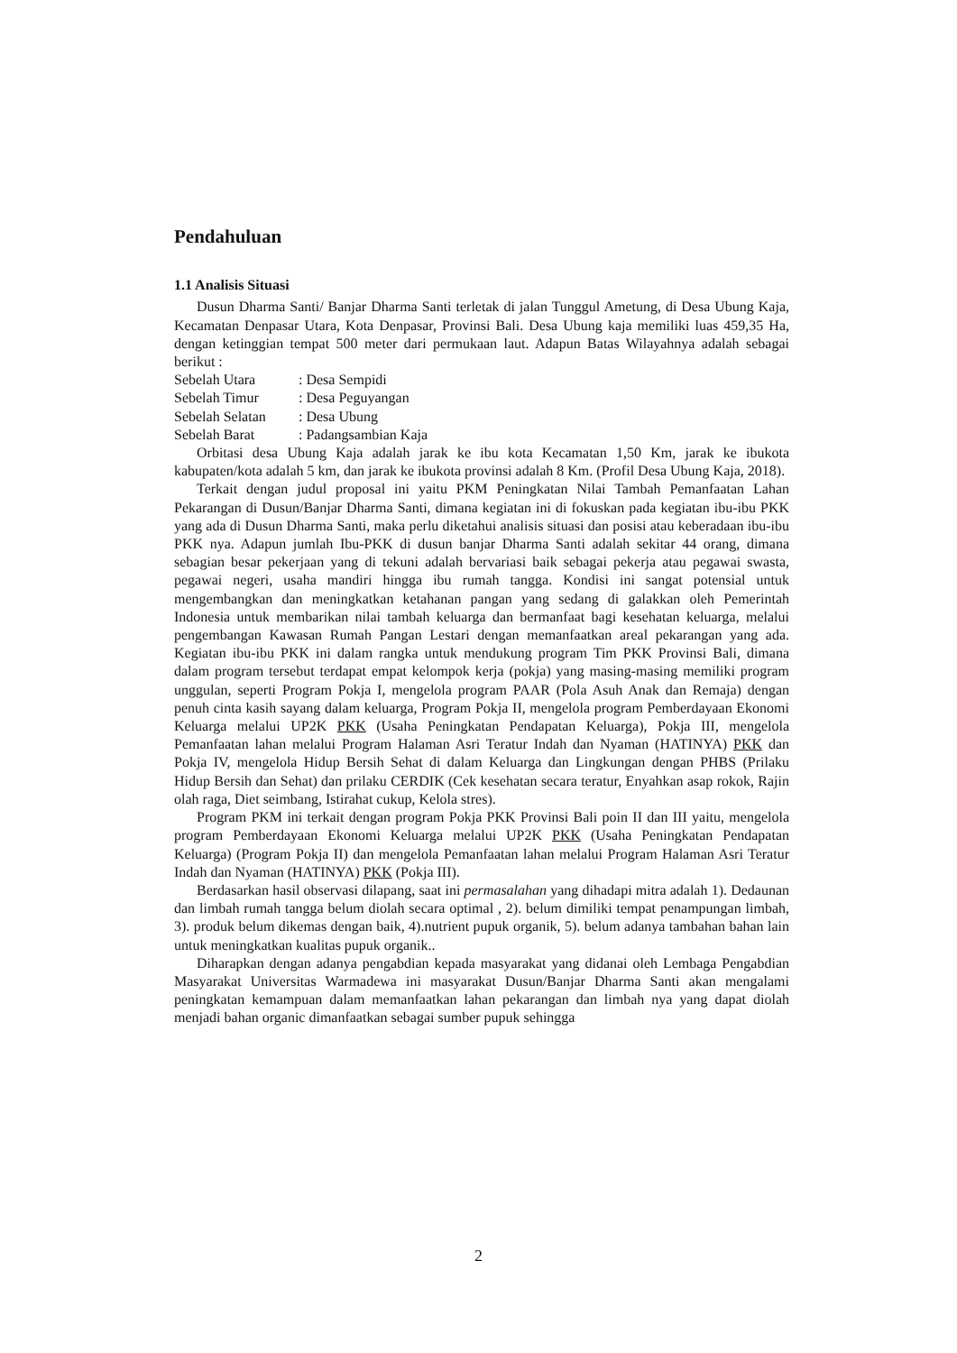Pendahuluan
1.1 Analisis Situasi
Dusun Dharma Santi/ Banjar Dharma Santi terletak di jalan Tunggul Ametung, di Desa Ubung Kaja, Kecamatan Denpasar Utara, Kota Denpasar, Provinsi Bali. Desa Ubung kaja memiliki luas 459,35 Ha, dengan ketinggian tempat 500 meter dari permukaan laut. Adapun Batas Wilayahnya adalah sebagai berikut :
Sebelah Utara : Desa Sempidi
Sebelah Timur : Desa Peguyangan
Sebelah Selatan : Desa Ubung
Sebelah Barat : Padangsambian Kaja
Orbitasi desa Ubung Kaja adalah jarak ke ibu kota Kecamatan 1,50 Km, jarak ke ibukota kabupaten/kota adalah 5 km, dan jarak ke ibukota provinsi adalah 8 Km. (Profil Desa Ubung Kaja, 2018).
Terkait dengan judul proposal ini yaitu PKM Peningkatan Nilai Tambah Pemanfaatan Lahan Pekarangan di Dusun/Banjar Dharma Santi, dimana kegiatan ini di fokuskan pada kegiatan ibu-ibu PKK yang ada di Dusun Dharma Santi, maka perlu diketahui analisis situasi dan posisi atau keberadaan ibu-ibu PKK nya. Adapun jumlah Ibu-PKK di dusun banjar Dharma Santi adalah sekitar 44 orang, dimana sebagian besar pekerjaan yang di tekuni adalah bervariasi baik sebagai pekerja atau pegawai swasta, pegawai negeri, usaha mandiri hingga ibu rumah tangga. Kondisi ini sangat potensial untuk mengembangkan dan meningkatkan ketahanan pangan yang sedang di galakkan oleh Pemerintah Indonesia untuk membarikan nilai tambah keluarga dan bermanfaat bagi kesehatan keluarga, melalui pengembangan Kawasan Rumah Pangan Lestari dengan memanfaatkan areal pekarangan yang ada. Kegiatan ibu-ibu PKK ini dalam rangka untuk mendukung program Tim PKK Provinsi Bali, dimana dalam program tersebut terdapat empat kelompok kerja (pokja) yang masing-masing memiliki program unggulan, seperti Program Pokja I, mengelola program PAAR (Pola Asuh Anak dan Remaja) dengan penuh cinta kasih sayang dalam keluarga, Program Pokja II, mengelola program Pemberdayaan Ekonomi Keluarga melalui UP2K PKK (Usaha Peningkatan Pendapatan Keluarga), Pokja III, mengelola Pemanfaatan lahan melalui Program Halaman Asri Teratur Indah dan Nyaman (HATINYA) PKK dan Pokja IV, mengelola Hidup Bersih Sehat di dalam Keluarga dan Lingkungan dengan PHBS (Prilaku Hidup Bersih dan Sehat) dan prilaku CERDIK (Cek kesehatan secara teratur, Enyahkan asap rokok, Rajin olah raga, Diet seimbang, Istirahat cukup, Kelola stres).
Program PKM ini terkait dengan program Pokja PKK Provinsi Bali poin II dan III yaitu, mengelola program Pemberdayaan Ekonomi Keluarga melalui UP2K PKK (Usaha Peningkatan Pendapatan Keluarga) (Program Pokja II) dan mengelola Pemanfaatan lahan melalui Program Halaman Asri Teratur Indah dan Nyaman (HATINYA) PKK (Pokja III).
Berdasarkan hasil observasi dilapang, saat ini permasalahan yang dihadapi mitra adalah 1). Dedaunan dan limbah rumah tangga belum diolah secara optimal , 2). belum dimiliki tempat penampungan limbah, 3). produk belum dikemas dengan baik, 4).nutrient pupuk organik, 5). belum adanya tambahan bahan lain untuk meningkatkan kualitas pupuk organik..
Diharapkan dengan adanya pengabdian kepada masyarakat yang didanai oleh Lembaga Pengabdian Masyarakat Universitas Warmadewa ini masyarakat Dusun/Banjar Dharma Santi akan mengalami peningkatan kemampuan dalam memanfaatkan lahan pekarangan dan limbah nya yang dapat diolah menjadi bahan organic dimanfaatkan sebagai sumber pupuk sehingga
2